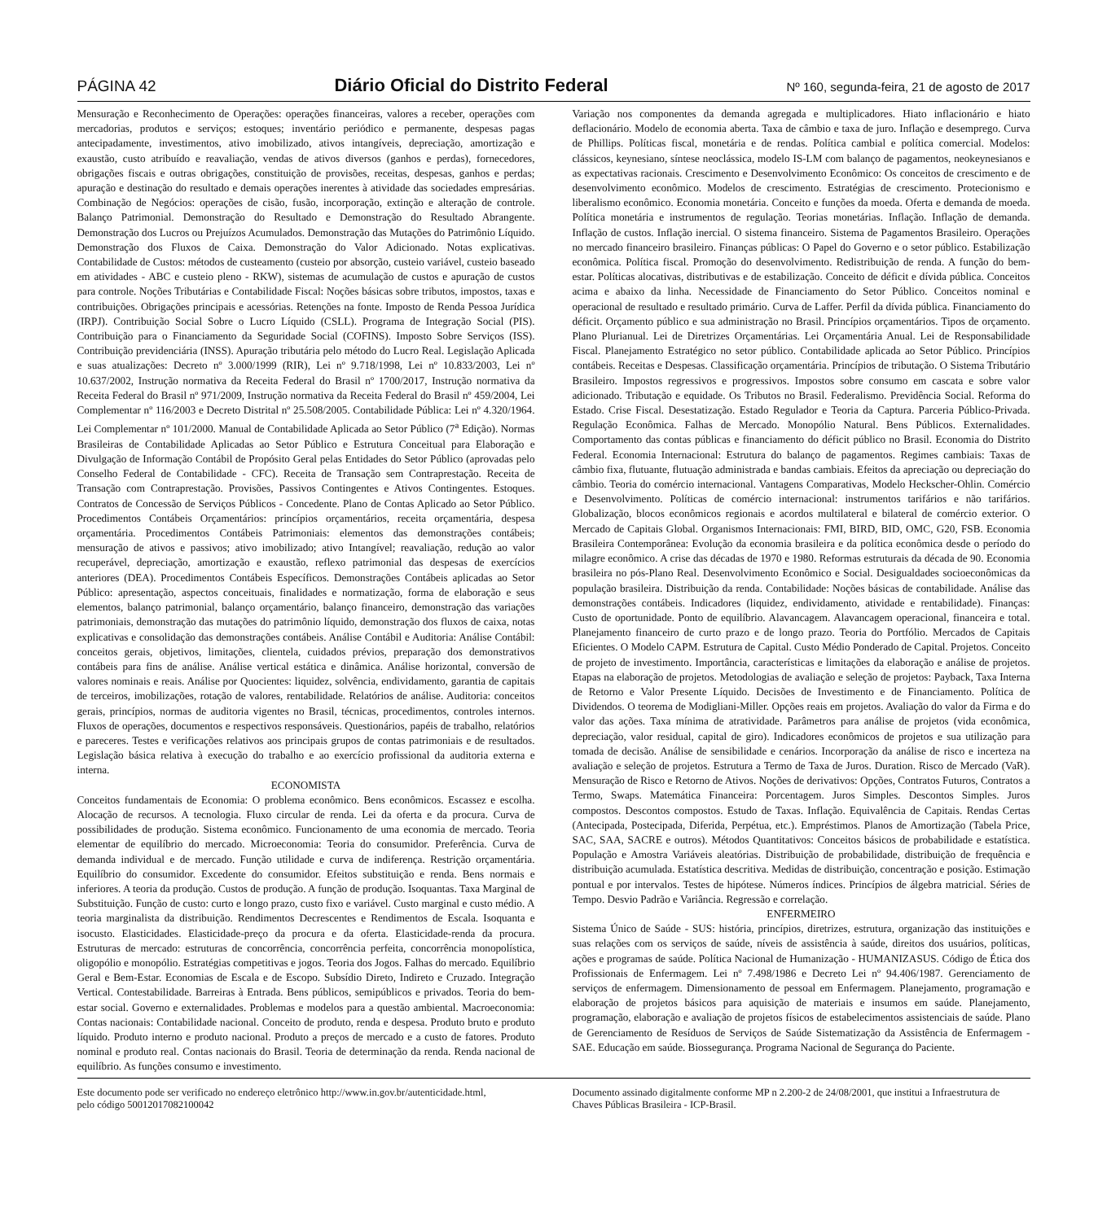PÁGINA 42 Diário Oficial do Distrito Federal Nº 160, segunda-feira, 21 de agosto de 2017
Mensuração e Reconhecimento de Operações: operações financeiras, valores a receber, operações com mercadorias, produtos e serviços; estoques; inventário periódico e permanente, despesas pagas antecipadamente, investimentos, ativo imobilizado, ativos intangíveis, depreciação, amortização e exaustão, custo atribuído e reavaliação, vendas de ativos diversos (ganhos e perdas), fornecedores, obrigações fiscais e outras obrigações, constituição de provisões, receitas, despesas, ganhos e perdas; apuração e destinação do resultado e demais operações inerentes à atividade das sociedades empresárias. Combinação de Negócios: operações de cisão, fusão, incorporação, extinção e alteração de controle. Balanço Patrimonial. Demonstração do Resultado e Demonstração do Resultado Abrangente. Demonstração dos Lucros ou Prejuízos Acumulados. Demonstração das Mutações do Patrimônio Líquido. Demonstração dos Fluxos de Caixa. Demonstração do Valor Adicionado. Notas explicativas. Contabilidade de Custos: métodos de custeamento (custeio por absorção, custeio variável, custeio baseado em atividades - ABC e custeio pleno - RKW), sistemas de acumulação de custos e apuração de custos para controle. Noções Tributárias e Contabilidade Fiscal: Noções básicas sobre tributos, impostos, taxas e contribuições. Obrigações principais e acessórias. Retenções na fonte. Imposto de Renda Pessoa Jurídica (IRPJ). Contribuição Social Sobre o Lucro Líquido (CSLL). Programa de Integração Social (PIS). Contribuição para o Financiamento da Seguridade Social (COFINS). Imposto Sobre Serviços (ISS). Contribuição previdenciária (INSS). Apuração tributária pelo método do Lucro Real. Legislação Aplicada e suas atualizações: Decreto nº 3.000/1999 (RIR), Lei nº 9.718/1998, Lei nº 10.833/2003, Lei nº 10.637/2002, Instrução normativa da Receita Federal do Brasil nº 1700/2017, Instrução normativa da Receita Federal do Brasil nº 971/2009, Instrução normativa da Receita Federal do Brasil nº 459/2004, Lei Complementar nº 116/2003 e Decreto Distrital nº 25.508/2005. Contabilidade Pública: Lei nº 4.320/1964. Lei Complementar nº 101/2000. Manual de Contabilidade Aplicada ao Setor Público (7<sup>a</sup> Edição). Normas Brasileiras de Contabilidade Aplicadas ao Setor Público e Estrutura Conceitual para Elaboração e Divulgação de Informação Contábil de Propósito Geral pelas Entidades do Setor Público (aprovadas pelo Conselho Federal de Contabilidade - CFC). Receita de Transação sem Contraprestação. Receita de Transação com Contraprestação. Provisões, Passivos Contingentes e Ativos Contingentes. Estoques. Contratos de Concessão de Serviços Públicos - Concedente. Plano de Contas Aplicado ao Setor Público. Procedimentos Contábeis Orçamentários: princípios orçamentários, receita orçamentária, despesa orçamentária. Procedimentos Contábeis Patrimoniais: elementos das demonstrações contábeis; mensuração de ativos e passivos; ativo imobilizado; ativo Intangível; reavaliação, redução ao valor recuperável, depreciação, amortização e exaustão, reflexo patrimonial das despesas de exercícios anteriores (DEA). Procedimentos Contábeis Específicos. Demonstrações Contábeis aplicadas ao Setor Público: apresentação, aspectos conceituais, finalidades e normatização, forma de elaboração e seus elementos, balanço patrimonial, balanço orçamentário, balanço financeiro, demonstração das variações patrimoniais, demonstração das mutações do patrimônio líquido, demonstração dos fluxos de caixa, notas explicativas e consolidação das demonstrações contábeis. Análise Contábil e Auditoria: Análise Contábil: conceitos gerais, objetivos, limitações, clientela, cuidados prévios, preparação dos demonstrativos contábeis para fins de análise. Análise vertical estática e dinâmica. Análise horizontal, conversão de valores nominais e reais. Análise por Quocientes: liquidez, solvência, endividamento, garantia de capitais de terceiros, imobilizações, rotação de valores, rentabilidade. Relatórios de análise. Auditoria: conceitos gerais, princípios, normas de auditoria vigentes no Brasil, técnicas, procedimentos, controles internos. Fluxos de operações, documentos e respectivos responsáveis. Questionários, papéis de trabalho, relatórios e pareceres. Testes e verificações relativos aos principais grupos de contas patrimoniais e de resultados. Legislação básica relativa à execução do trabalho e ao exercício profissional da auditoria externa e interna.
ECONOMISTA
Conceitos fundamentais de Economia: O problema econômico. Bens econômicos. Escassez e escolha. Alocação de recursos. A tecnologia. Fluxo circular de renda. Lei da oferta e da procura. Curva de possibilidades de produção. Sistema econômico. Funcionamento de uma economia de mercado. Teoria elementar de equilíbrio do mercado. Microeconomia: Teoria do consumidor. Preferência. Curva de demanda individual e de mercado. Função utilidade e curva de indiferença. Restrição orçamentária. Equilíbrio do consumidor. Excedente do consumidor. Efeitos substituição e renda. Bens normais e inferiores. A teoria da produção. Custos de produção. A função de produção. Isoquantas. Taxa Marginal de Substituição. Função de custo: curto e longo prazo, custo fixo e variável. Custo marginal e custo médio. A teoria marginalista da distribuição. Rendimentos Decrescentes e Rendimentos de Escala. Isoquanta e isocusto. Elasticidades. Elasticidade-preço da procura e da oferta. Elasticidade-renda da procura. Estruturas de mercado: estruturas de concorrência, concorrência perfeita, concorrência monopolística, oligopólio e monopólio. Estratégias competitivas e jogos. Teoria dos Jogos. Falhas do mercado. Equilíbrio Geral e Bem-Estar. Economias de Escala e de Escopo. Subsídio Direto, Indireto e Cruzado. Integração Vertical. Contestabilidade. Barreiras à Entrada. Bens públicos, semipúblicos e privados. Teoria do bem-estar social. Governo e externalidades. Problemas e modelos para a questão ambiental. Macroeconomia: Contas nacionais: Contabilidade nacional. Conceito de produto, renda e despesa. Produto bruto e produto líquido. Produto interno e produto nacional. Produto a preços de mercado e a custo de fatores. Produto nominal e produto real. Contas nacionais do Brasil. Teoria de determinação da renda. Renda nacional de equilíbrio. As funções consumo e investimento.
Variação nos componentes da demanda agregada e multiplicadores. Hiato inflacionário e hiato deflacionário. Modelo de economia aberta. Taxa de câmbio e taxa de juro. Inflação e desemprego. Curva de Phillips. Políticas fiscal, monetária e de rendas. Política cambial e política comercial. Modelos: clássicos, keynesiano, síntese neoclássica, modelo IS-LM com balanço de pagamentos, neokeynesianos e as expectativas racionais. Crescimento e Desenvolvimento Econômico: Os conceitos de crescimento e de desenvolvimento econômico. Modelos de crescimento. Estratégias de crescimento. Protecionismo e liberalismo econômico. Economia monetária. Conceito e funções da moeda. Oferta e demanda de moeda. Política monetária e instrumentos de regulação. Teorias monetárias. Inflação. Inflação de demanda. Inflação de custos. Inflação inercial. O sistema financeiro. Sistema de Pagamentos Brasileiro. Operações no mercado financeiro brasileiro. Finanças públicas: O Papel do Governo e o setor público. Estabilização econômica. Política fiscal. Promoção do desenvolvimento. Redistribuição de renda. A função do bem-estar. Políticas alocativas, distributivas e de estabilização. Conceito de déficit e dívida pública. Conceitos acima e abaixo da linha. Necessidade de Financiamento do Setor Público. Conceitos nominal e operacional de resultado e resultado primário. Curva de Laffer. Perfil da dívida pública. Financiamento do déficit. Orçamento público e sua administração no Brasil. Princípios orçamentários. Tipos de orçamento. Plano Plurianual. Lei de Diretrizes Orçamentárias. Lei Orçamentária Anual. Lei de Responsabilidade Fiscal. Planejamento Estratégico no setor público. Contabilidade aplicada ao Setor Público. Princípios contábeis. Receitas e Despesas. Classificação orçamentária. Princípios de tributação. O Sistema Tributário Brasileiro. Impostos regressivos e progressivos. Impostos sobre consumo em cascata e sobre valor adicionado. Tributação e equidade. Os Tributos no Brasil. Federalismo. Previdência Social. Reforma do Estado. Crise Fiscal. Desestatização. Estado Regulador e Teoria da Captura. Parceria Público-Privada. Regulação Econômica. Falhas de Mercado. Monopólio Natural. Bens Públicos. Externalidades. Comportamento das contas públicas e financiamento do déficit público no Brasil. Economia do Distrito Federal. Economia Internacional: Estrutura do balanço de pagamentos. Regimes cambiais: Taxas de câmbio fixa, flutuante, flutuação administrada e bandas cambiais. Efeitos da apreciação ou depreciação do câmbio. Teoria do comércio internacional. Vantagens Comparativas, Modelo Heckscher-Ohlin. Comércio e Desenvolvimento. Políticas de comércio internacional: instrumentos tarifários e não tarifários. Globalização, blocos econômicos regionais e acordos multilateral e bilateral de comércio exterior. O Mercado de Capitais Global. Organismos Internacionais: FMI, BIRD, BID, OMC, G20, FSB. Economia Brasileira Contemporânea: Evolução da economia brasileira e da política econômica desde o período do milagre econômico. A crise das décadas de 1970 e 1980. Reformas estruturais da década de 90. Economia brasileira no pós-Plano Real. Desenvolvimento Econômico e Social. Desigualdades socioeconômicas da população brasileira. Distribuição da renda. Contabilidade: Noções básicas de contabilidade. Análise das demonstrações contábeis. Indicadores (liquidez, endividamento, atividade e rentabilidade). Finanças: Custo de oportunidade. Ponto de equilíbrio. Alavancagem. Alavancagem operacional, financeira e total. Planejamento financeiro de curto prazo e de longo prazo. Teoria do Portfólio. Mercados de Capitais Eficientes. O Modelo CAPM. Estrutura de Capital. Custo Médio Ponderado de Capital. Projetos. Conceito de projeto de investimento. Importância, características e limitações da elaboração e análise de projetos. Etapas na elaboração de projetos. Metodologias de avaliação e seleção de projetos: Payback, Taxa Interna de Retorno e Valor Presente Líquido. Decisões de Investimento e de Financiamento. Política de Dividendos. O teorema de Modigliani-Miller. Opções reais em projetos. Avaliação do valor da Firma e do valor das ações. Taxa mínima de atratividade. Parâmetros para análise de projetos (vida econômica, depreciação, valor residual, capital de giro). Indicadores econômicos de projetos e sua utilização para tomada de decisão. Análise de sensibilidade e cenários. Incorporação da análise de risco e incerteza na avaliação e seleção de projetos. Estrutura a Termo de Taxa de Juros. Duration. Risco de Mercado (VaR). Mensuração de Risco e Retorno de Ativos. Noções de derivativos: Opções, Contratos Futuros, Contratos a Termo, Swaps. Matemática Financeira: Porcentagem. Juros Simples. Descontos Simples. Juros compostos. Descontos compostos. Estudo de Taxas. Inflação. Equivalência de Capitais. Rendas Certas (Antecipada, Postecipada, Diferida, Perpétua, etc.). Empréstimos. Planos de Amortização (Tabela Price, SAC, SAA, SACRE e outros). Métodos Quantitativos: Conceitos básicos de probabilidade e estatística. População e Amostra Variáveis aleatórias. Distribuição de probabilidade, distribuição de frequência e distribuição acumulada. Estatística descritiva. Medidas de distribuição, concentração e posição. Estimação pontual e por intervalos. Testes de hipótese. Números índices. Princípios de álgebra matricial. Séries de Tempo. Desvio Padrão e Variância. Regressão e correlação.
ENFERMEIRO
Sistema Único de Saúde - SUS: história, princípios, diretrizes, estrutura, organização das instituições e suas relações com os serviços de saúde, níveis de assistência à saúde, direitos dos usuários, políticas, ações e programas de saúde. Política Nacional de Humanização - HUMANIZASUS. Código de Ética dos Profissionais de Enfermagem. Lei nº 7.498/1986 e Decreto Lei nº 94.406/1987. Gerenciamento de serviços de enfermagem. Dimensionamento de pessoal em Enfermagem. Planejamento, programação e elaboração de projetos básicos para aquisição de materiais e insumos em saúde. Planejamento, programação, elaboração e avaliação de projetos físicos de estabelecimentos assistenciais de saúde. Plano de Gerenciamento de Resíduos de Serviços de Saúde Sistematização da Assistência de Enfermagem - SAE. Educação em saúde. Biossegurança. Programa Nacional de Segurança do Paciente.
Este documento pode ser verificado no endereço eletrônico http://www.in.gov.br/autenticidade.html,
pelo código 50012017082100042
Documento assinado digitalmente conforme MP n 2.200-2 de 24/08/2001, que institui a Infraestrutura de Chaves Públicas Brasileira - ICP-Brasil.